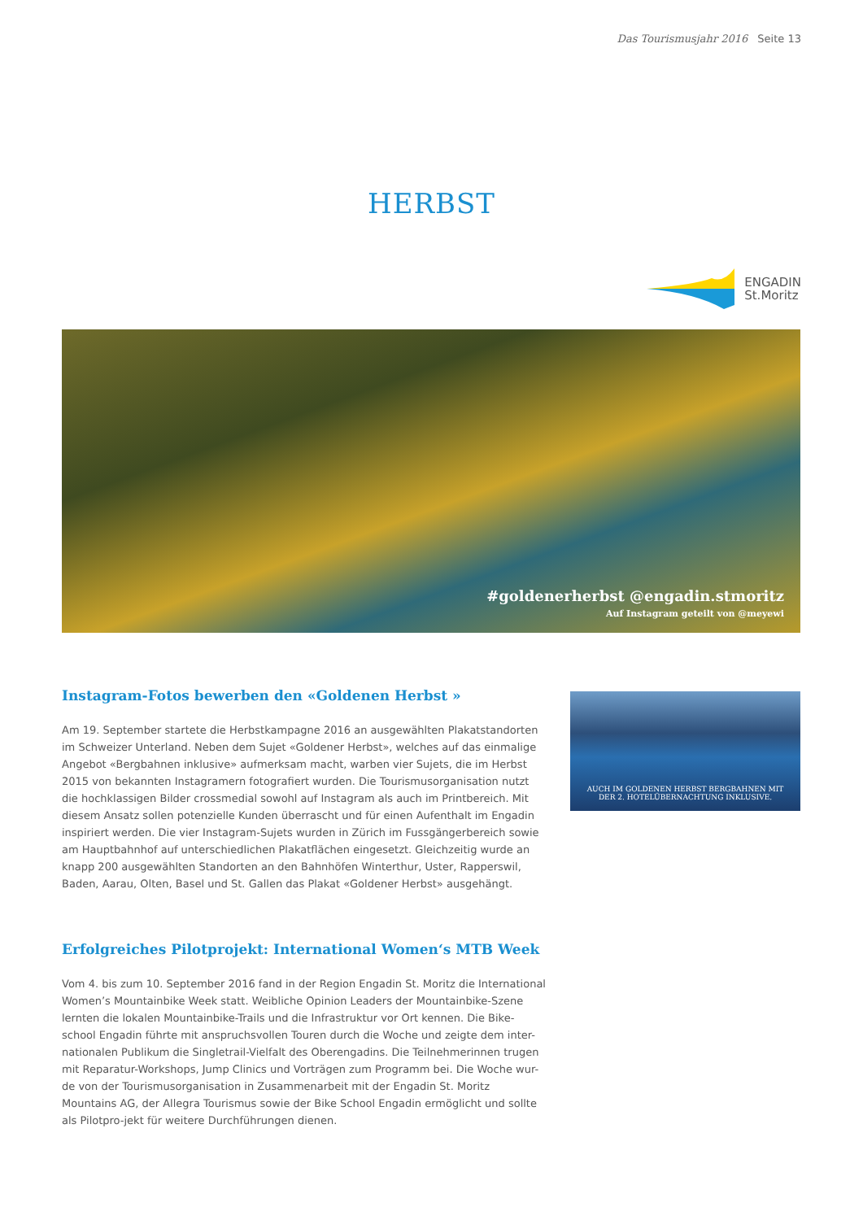Das Tourismusjahr 2016 Seite 13
HERBST
ENGADIN
St.Moritz
#goldenerherbst @engadin.stmoritz
Auf Instagram geteilt von @meyewi
Instagram-Fotos bewerben den «Goldenen Herbst »
Am 19. September startete die Herbstkampagne 2016 an ausgewählten Plakatstandorten im Schweizer Unterland. Neben dem Sujet «Goldener Herbst», welches auf das einmalige Angebot «Bergbahnen inklusive» aufmerksam macht, warben vier Sujets, die im Herbst 2015 von bekannten Instagramern fotografiert wurden. Die Tourismusorganisation nutzt die hochklassigen Bilder crossmedial sowohl auf Instagram als auch im Printbereich. Mit diesem Ansatz sollen potenzielle Kunden überrascht und für einen Aufenthalt im Engadin inspiriert werden. Die vier Instagram-Sujets wurden in Zürich im Fussgängerbereich sowie am Hauptbahnhof auf unterschiedlichen Plakatflächen eingesetzt. Gleichzeitig wurde an knapp 200 ausgewählten Standorten an den Bahnhöfen Winterthur, Uster, Rapperswil, Baden, Aarau, Olten, Basel und St. Gallen das Plakat «Goldener Herbst» ausgehängt.
Erfolgreiches Pilotprojekt: International Women‘s MTB Week
Vom 4. bis zum 10. September 2016 fand in der Region Engadin St. Moritz die International Women’s Mountainbike Week statt. Weibliche Opinion Leaders der Mountainbike-Szene lernten die lokalen Mountainbike-Trails und die Infrastruktur vor Ort kennen. Die Bike-school Engadin führte mit anspruchsvollen Touren durch die Woche und zeigte dem inter-nationalen Publikum die Singletrail-Vielfalt des Oberengadins. Die Teilnehmerinnen trugen mit Reparatur-Workshops, Jump Clinics und Vorträgen zum Programm bei. Die Woche wur-de von der Tourismusorganisation in Zusammenarbeit mit der Engadin St. Moritz Mountains AG, der Allegra Tourismus sowie der Bike School Engadin ermöglicht und sollte als Pilotpro-jekt für weitere Durchführungen dienen.
AUCH IM GOLDENEN HERBST BERGBAHNEN MIT
DER 2. HOTELÜBERNACHTUNG INKLUSIVE.